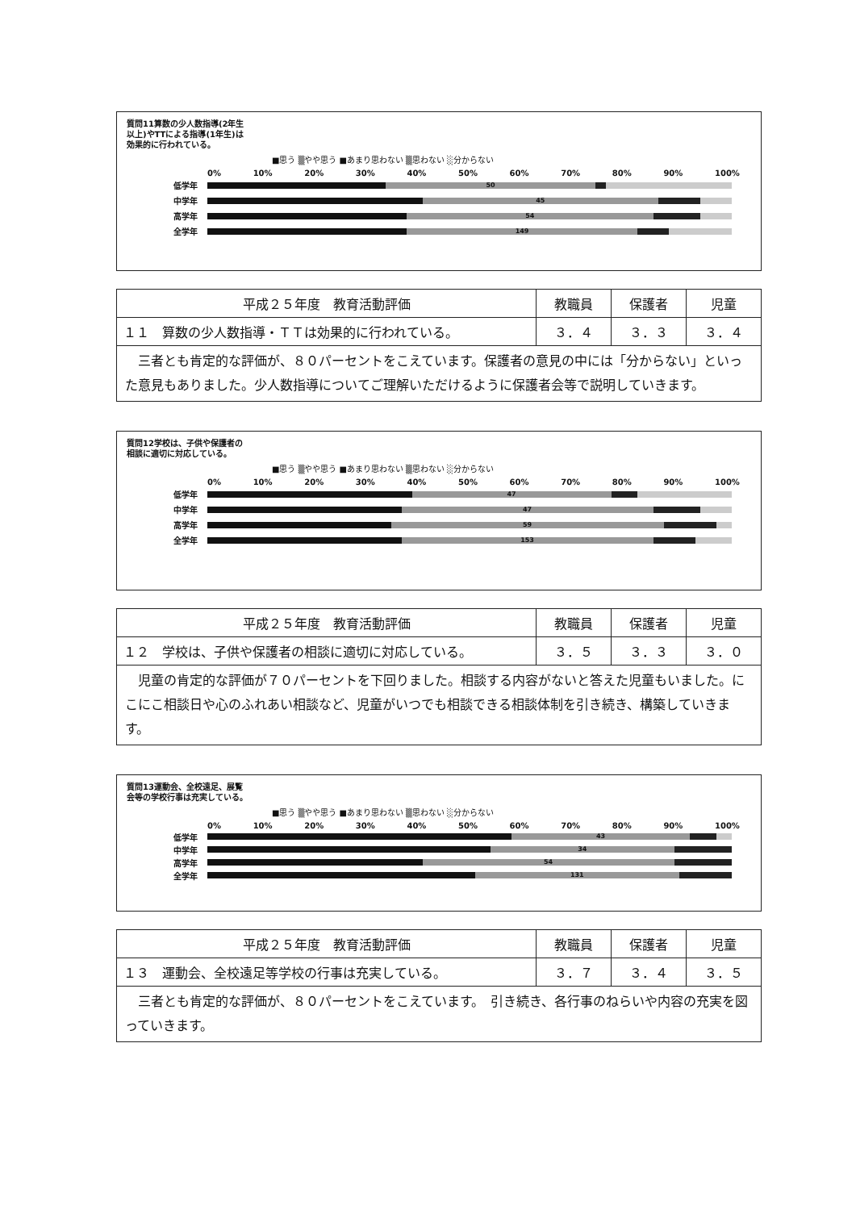質問11算数の少人数指導(2年生以上)やTTによる指導(1年生)は効果的に行われている。
■思う ▒やや思う ■あまり思わない ▒思わない ░分からない
0% 10% 20% 30% 40% 50% 60% 70% 80% 90% 100%
低学年
50
中学年
45
高学年
54
全学年
149
| 平成２５年度 教育活動評価 | 教職員 | 保護者 | 児童 |
| --- | --- | --- | --- |
| １１ 算数の少人数指導・ＴＴは効果的に行われている。 | ３．４ | ３．３ | ３．４ |
| 三者とも肯定的な評価が、８０パーセントをこえています。保護者の意見の中には「分からない」といった意見もありました。少人数指導についてご理解いただけるように保護者会等で説明していきます。 | | | |
質問12学校は、子供や保護者の相談に適切に対応している。
■思う ▒やや思う ■あまり思わない ▒思わない ░分からない
0% 10% 20% 30% 40% 50% 60% 70% 80% 90% 100%
低学年
47
中学年
47
高学年
59
全学年
153
| 平成２５年度 教育活動評価 | 教職員 | 保護者 | 児童 |
| --- | --- | --- | --- |
| １２ 学校は、子供や保護者の相談に適切に対応している。 | ３．５ | ３．３ | ３．０ |
| 児童の肯定的な評価が７０パーセントを下回りました。相談する内容がないと答えた児童もいました。にこにこ相談日や心のふれあい相談など、児童がいつでも相談できる相談体制を引き続き、構築していきます。 | | | |
質問13運動会、全校遠足、展覧会等の学校行事は充実している。
■思う ▒やや思う ■あまり思わない ▒思わない ░分からない
0% 10% 20% 30% 40% 50% 60% 70% 80% 90% 100%
低学年
43
中学年
34
高学年
54
全学年
131
| 平成２５年度 教育活動評価 | 教職員 | 保護者 | 児童 |
| --- | --- | --- | --- |
| １３ 運動会、全校遠足等学校の行事は充実している。 | ３．７ | ３．４ | ３．５ |
| 三者とも肯定的な評価が、８０パーセントをこえています。 引き続き、各行事のねらいや内容の充実を図っていきます。 | | | |